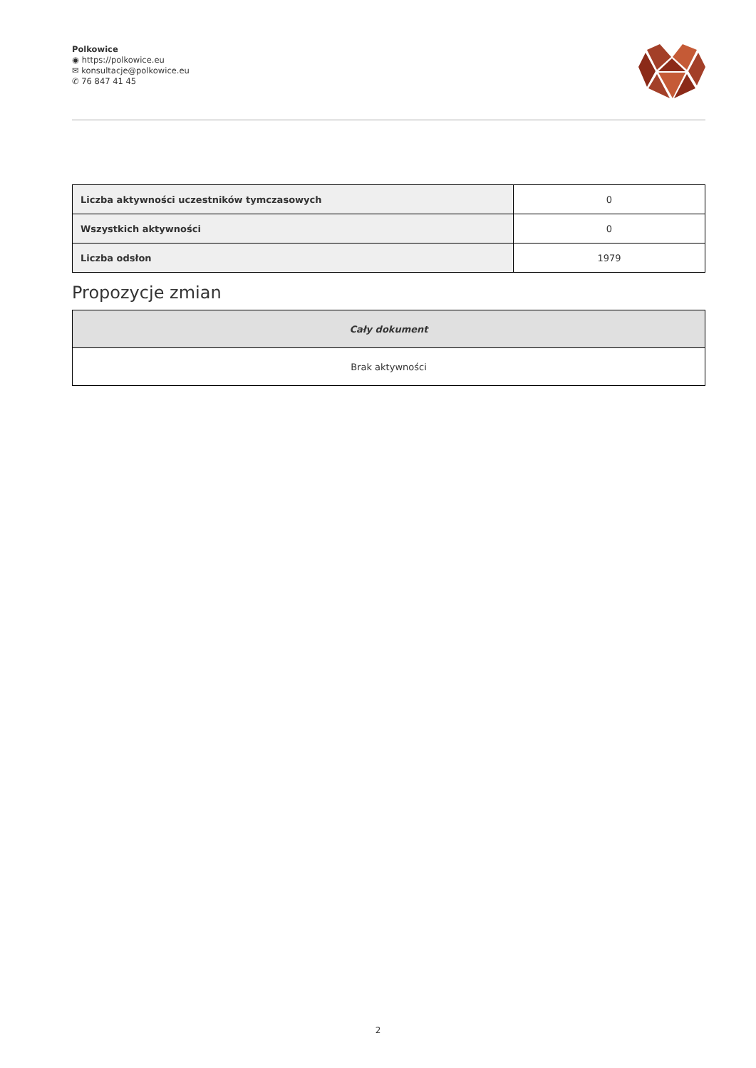Polkowice
◉ https://polkowice.eu
✉ konsultacje@polkowice.eu
✆ 76 847 41 45
| Liczba aktywności uczestników tymczasowych | 0 |
| Wszystkich aktywności | 0 |
| Liczba odsłon | 1979 |
Propozycje zmian
| Cały dokument |
| --- |
| Brak aktywności |
2